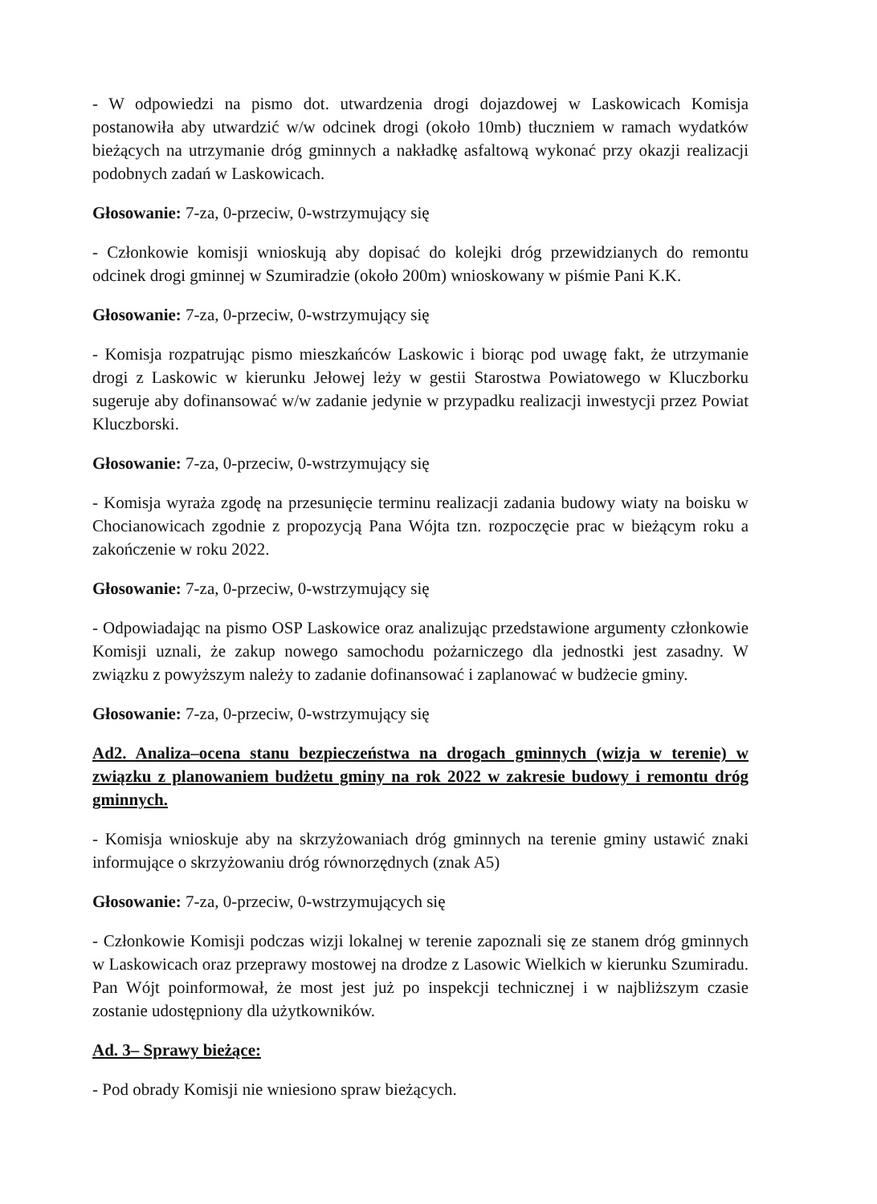- W odpowiedzi na pismo dot. utwardzenia drogi dojazdowej w Laskowicach Komisja postanowiła aby utwardzić w/w odcinek drogi (około 10mb) tłuczniem w ramach wydatków bieżących na utrzymanie dróg gminnych a nakładkę asfaltową wykonać przy okazji realizacji podobnych zadań w Laskowicach.
Głosowanie: 7-za, 0-przeciw, 0-wstrzymujący się
- Członkowie komisji wnioskują aby dopisać do kolejki dróg przewidzianych do remontu odcinek drogi gminnej w Szumiradzie (około 200m) wnioskowany w piśmie Pani K.K.
Głosowanie: 7-za, 0-przeciw, 0-wstrzymujący się
- Komisja rozpatrując pismo mieszkańców Laskowic i biorąc pod uwagę fakt, że utrzymanie drogi z Laskowic w kierunku Jełowej leży w gestii Starostwa Powiatowego w Kluczborku sugeruje aby dofinansować w/w zadanie jedynie w przypadku realizacji inwestycji przez Powiat Kluczborski.
Głosowanie: 7-za, 0-przeciw, 0-wstrzymujący się
- Komisja wyraża zgodę na przesunięcie terminu realizacji zadania budowy wiaty na boisku w Chocianowicach zgodnie z propozycją Pana Wójta tzn. rozpoczęcie prac w bieżącym roku a zakończenie w roku 2022.
Głosowanie: 7-za, 0-przeciw, 0-wstrzymujący się
- Odpowiadając na pismo OSP Laskowice oraz analizując przedstawione argumenty członkowie Komisji uznali, że zakup nowego samochodu pożarniczego dla jednostki jest zasadny. W związku z powyższym należy to zadanie dofinansować i zaplanować w budżecie gminy.
Głosowanie: 7-za, 0-przeciw, 0-wstrzymujący się
Ad2. Analiza–ocena stanu bezpieczeństwa na drogach gminnych (wizja w terenie) w związku z planowaniem budżetu gminy na rok 2022 w zakresie budowy i remontu dróg gminnych.
- Komisja wnioskuje aby na skrzyżowaniach dróg gminnych na terenie gminy ustawić znaki informujące o skrzyżowaniu dróg równorzędnych (znak A5)
Głosowanie: 7-za, 0-przeciw, 0-wstrzymujących się
- Członkowie Komisji podczas wizji lokalnej w terenie zapoznali się ze stanem dróg gminnych w Laskowicach oraz przeprawy mostowej na drodze z Lasowic Wielkich w kierunku Szumiradu. Pan Wójt poinformował, że most jest już po inspekcji technicznej i w najbliższym czasie zostanie udostępniony dla użytkowników.
Ad. 3– Sprawy bieżące:
- Pod obrady Komisji nie wniesiono spraw bieżących.